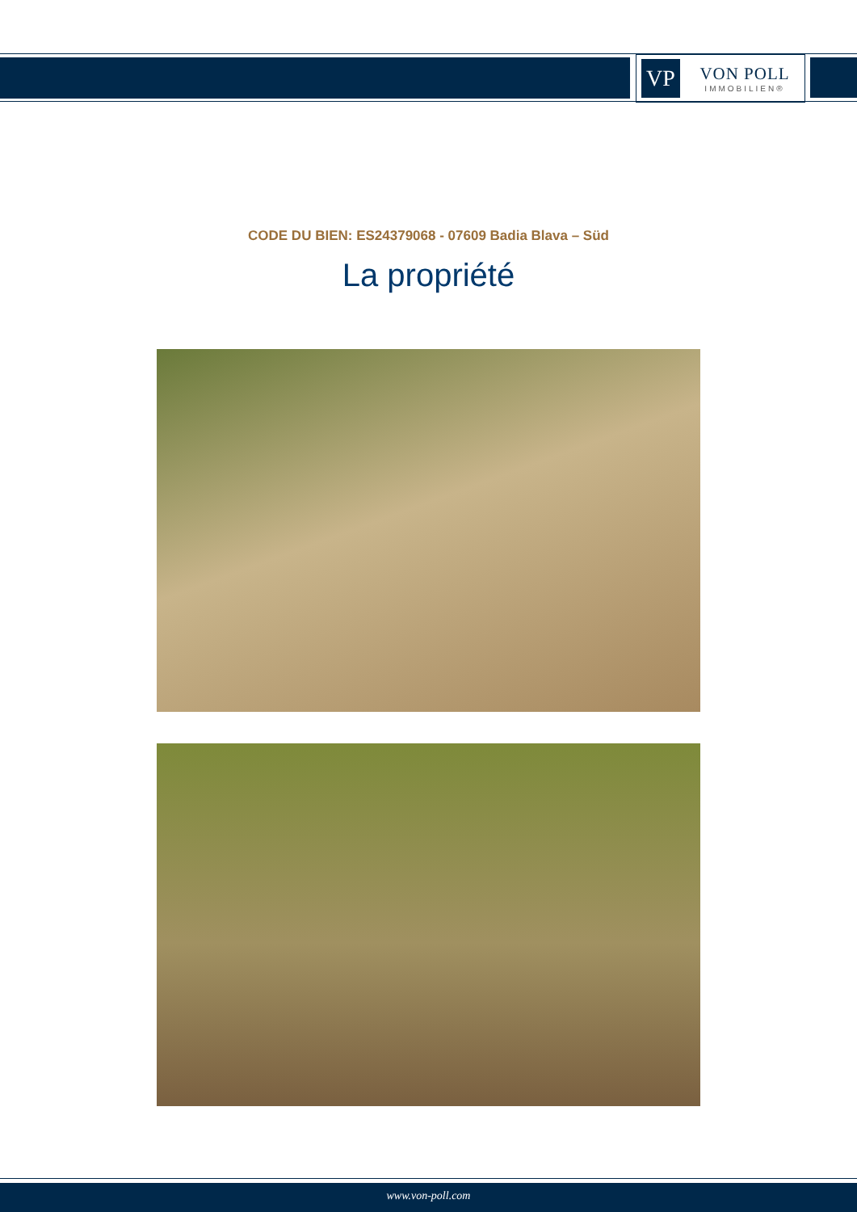VP
VON POLL
IMMOBILIEN®
CODE DU BIEN: ES24379068 - 07609 Badia Blava – Süd
La propriété
www.von-poll.com